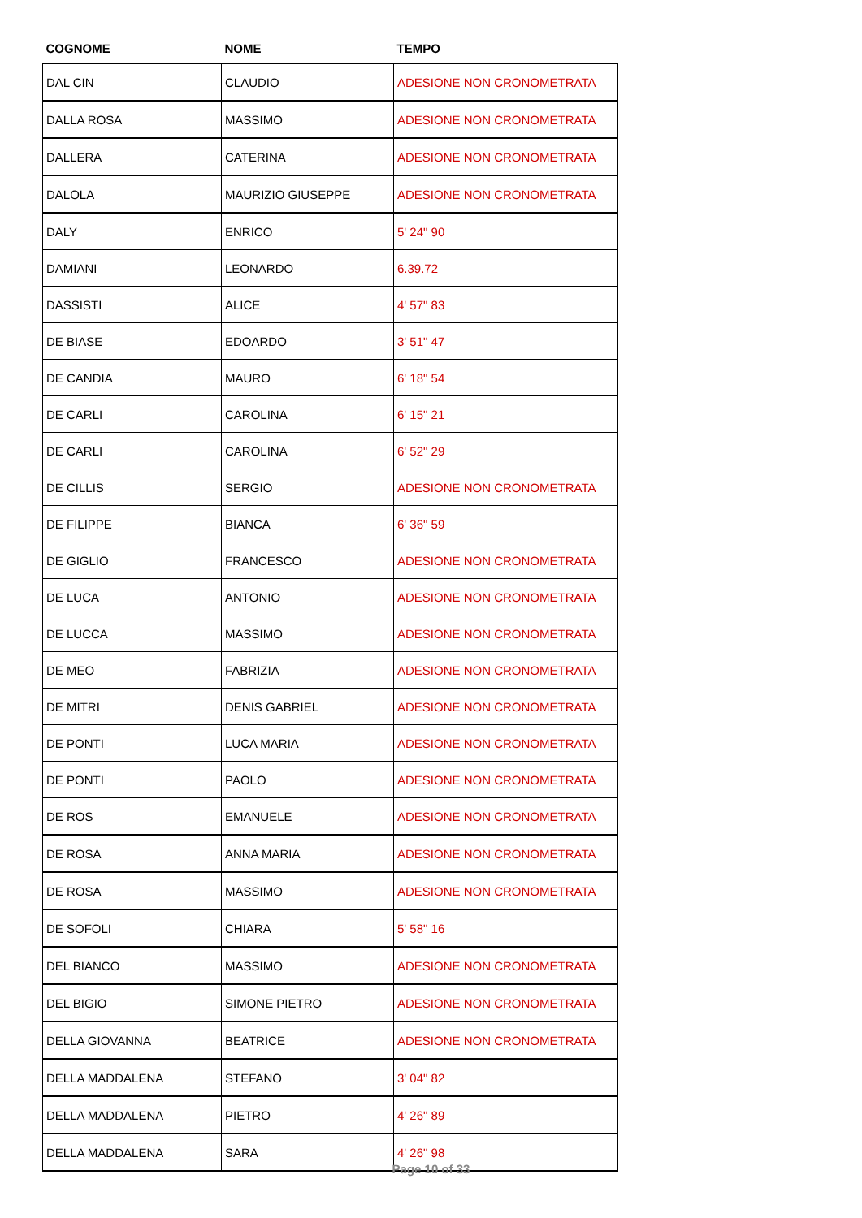| COGNOME | NOME | TEMPO |
| --- | --- | --- |
| DAL CIN | CLAUDIO | ADESIONE NON CRONOMETRATA |
| DALLA ROSA | MASSIMO | ADESIONE NON CRONOMETRATA |
| DALLERA | CATERINA | ADESIONE NON CRONOMETRATA |
| DALOLA | MAURIZIO GIUSEPPE | ADESIONE NON CRONOMETRATA |
| DALY | ENRICO | 5' 24" 90 |
| DAMIANI | LEONARDO | 6.39.72 |
| DASSISTI | ALICE | 4' 57" 83 |
| DE BIASE | EDOARDO | 3' 51" 47 |
| DE CANDIA | MAURO | 6' 18" 54 |
| DE CARLI | CAROLINA | 6' 15" 21 |
| DE CARLI | CAROLINA | 6' 52" 29 |
| DE CILLIS | SERGIO | ADESIONE NON CRONOMETRATA |
| DE FILIPPE | BIANCA | 6' 36" 59 |
| DE GIGLIO | FRANCESCO | ADESIONE NON CRONOMETRATA |
| DE LUCA | ANTONIO | ADESIONE NON CRONOMETRATA |
| DE LUCCA | MASSIMO | ADESIONE NON CRONOMETRATA |
| DE MEO | FABRIZIA | ADESIONE NON CRONOMETRATA |
| DE MITRI | DENIS GABRIEL | ADESIONE NON CRONOMETRATA |
| DE PONTI | LUCA MARIA | ADESIONE NON CRONOMETRATA |
| DE PONTI | PAOLO | ADESIONE NON CRONOMETRATA |
| DE ROS | EMANUELE | ADESIONE NON CRONOMETRATA |
| DE ROSA | ANNA MARIA | ADESIONE NON CRONOMETRATA |
| DE ROSA | MASSIMO | ADESIONE NON CRONOMETRATA |
| DE SOFOLI | CHIARA | 5' 58" 16 |
| DEL BIANCO | MASSIMO | ADESIONE NON CRONOMETRATA |
| DEL BIGIO | SIMONE PIETRO | ADESIONE NON CRONOMETRATA |
| DELLA GIOVANNA | BEATRICE | ADESIONE NON CRONOMETRATA |
| DELLA MADDALENA | STEFANO | 3' 04" 82 |
| DELLA MADDALENA | PIETRO | 4' 26" 89 |
| DELLA MADDALENA | SARA | 4' 26" 98 |
Page 10 of 33